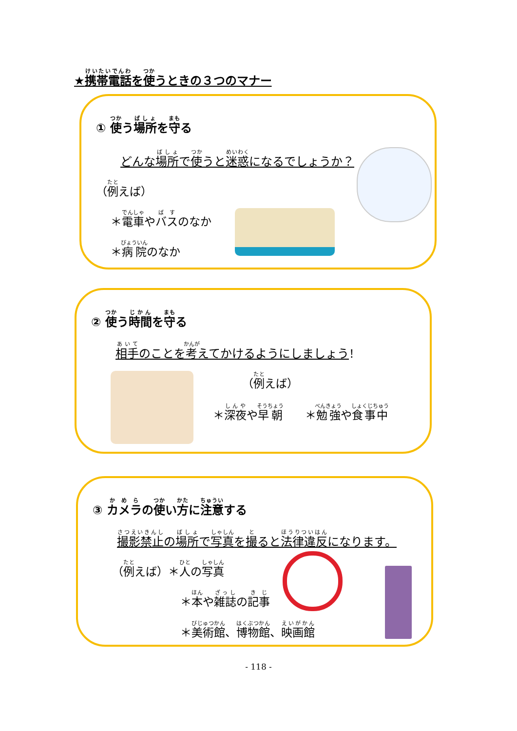★携帯電話を使うときの３つのマナー
① 使う場所を守る
どんな場所で使うと迷惑になるでしょうか？
（例えば）
＊電車やバスのなか
＊病院のなか
② 使う時間を守る
相手のことを考えてかけるようにしましょう！
（例えば）
＊深夜や早朝　　＊勉強や食事中
③ カメラの使い方に注意する
撮影禁止の場所で写真を撮ると法律違反になります。
（例えば）＊人の写真
＊本や雑誌の記事
＊美術館、博物館、映画館
- 118 -